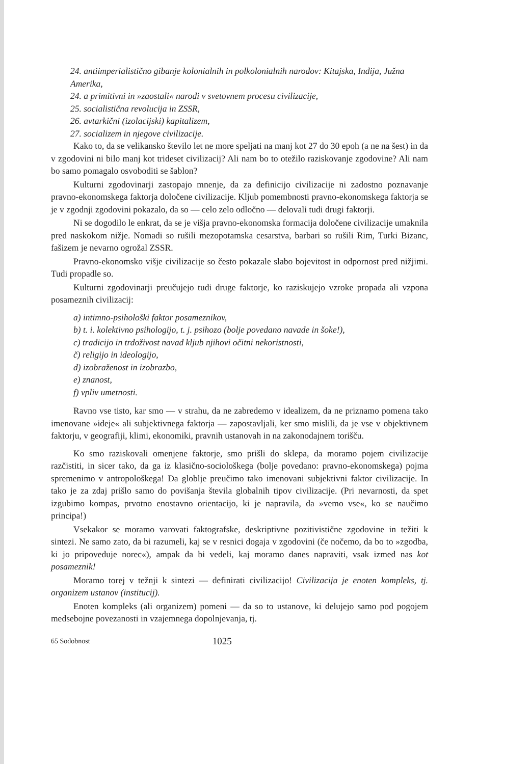24. antiimperialistično gibanje kolonialnih in polkolonialnih narodov: Kitajska, Indija, Južna Amerika,
24. a primitivni in »zaostali« narodi v svetovnem procesu civilizacije,
25. socialistična revolucija in ZSSR,
26. avtarkični (izolacijski) kapitalizem,
27. socializem in njegove civilizacije.
Kako to, da se velikansko število let ne more speljati na manj kot 27 do 30 epoh (a ne na šest) in da v zgodovini ni bilo manj kot trideset civilizacij? Ali nam bo to otežilo raziskovanje zgodovine? Ali nam bo samo pomagalo osvoboditi se šablon?
Kulturni zgodovinarji zastopajo mnenje, da za definicijo civilizacije ni zadostno poznavanje pravno-ekonomskega faktorja določene civilizacije. Kljub pomembnosti pravno-ekonomskega faktorja se je v zgodnji zgodovini pokazalo, da so — celo zelo odločno — delovali tudi drugi faktorji.
Ni se dogodilo le enkrat, da se je višja pravno-ekonomska formacija določene civilizacije umaknila pred naskokom nižje. Nomadi so rušili mezopotamska cesarstva, barbari so rušili Rim, Turki Bizanc, fašizem je nevarno ogrožal ZSSR.
Pravno-ekonomsko višje civilizacije so često pokazale slabo bojevitost in odpornost pred nižjimi. Tudi propadle so.
Kulturni zgodovinarji preučujejo tudi druge faktorje, ko raziskujejo vzroke propada ali vzpona posameznih civilizacij:
a) intimno-psihološki faktor posameznikov,
b) t. i. kolektivno psihologijo, t. j. psihozo (bolje povedano navade in šoke!),
c) tradicijo in trdoživost navad kljub njihovi očitni nekoristnosti,
č) religijo in ideologijo,
d) izobraženost in izobrazbo,
e) znanost,
f) vpliv umetnosti.
Ravno vse tisto, kar smo — v strahu, da ne zabredemo v idealizem, da ne priznamo pomena tako imenovane »ideje« ali subjektivnega faktorja — zapostavljali, ker smo mislili, da je vse v objektivnem faktorju, v geografiji, klimi, ekonomiki, pravnih ustanovah in na zakonodajnem torišču.
Ko smo raziskovali omenjene faktorje, smo prišli do sklepa, da moramo pojem civilizacije razčistiti, in sicer tako, da ga iz klasično-sociološkega (bolje povedano: pravno-ekonomskega) pojma spremenimo v antropološkega! Da globlje preučimo tako imenovani subjektivni faktor civilizacije. In tako je za zdaj prišlo samo do povišanja števila globalnih tipov civilizacije. (Pri nevarnosti, da spet izgubimo kompas, prvotno enostavno orientacijo, ki je napravila, da »vemo vse«, ko se naučimo principa!)
Vsekakor se moramo varovati faktografske, deskriptivne pozitivistične zgodovine in težiti k sintezi. Ne samo zato, da bi razumeli, kaj se v resnici dogaja v zgodovini (če nočemo, da bo to »zgodba, ki jo pripoveduje norec«), ampak da bi vedeli, kaj moramo danes napraviti, vsak izmed nas kot posameznik!
Moramo torej v težnji k sintezi — definirati civilizacijo! Civilizacija je enoten kompleks, tj. organizem ustanov (institucij).
Enoten kompleks (ali organizem) pomeni — da so to ustanove, ki delujejo samo pod pogojem medsebojne povezanosti in vzajemnega dopolnjevanja, tj.
65 Sodobnost 1025